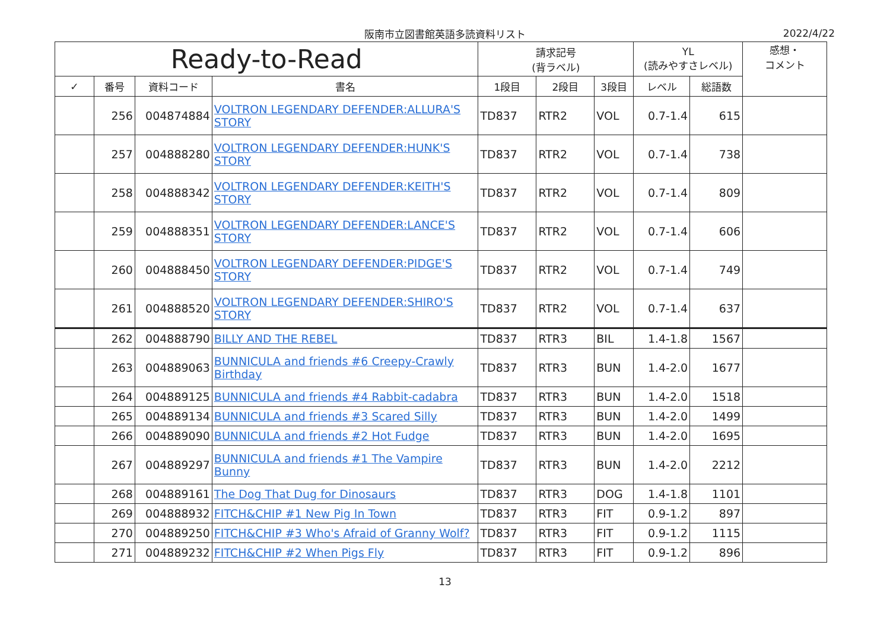阪南市立図書館英語多読資料リスト 2022/4/22
| Ready-to-Read | | | | 請求記号 (背ラベル) | | | YL (読みやすさレベル) | | 感想・ コメント |
| --- | --- | --- | --- | --- | --- | --- | --- | --- | --- |
| ✓ | 番号 | 資料コード | 書名 | 1段目 | 2段目 | 3段目 | レベル | 総語数 | |
| | 256 | 004874884 | VOLTRON LEGENDARY DEFENDER:ALLURA'S STORY | TD837 | RTR2 | VOL | 0.7-1.4 | 615 | |
| | 257 | 004888280 | VOLTRON LEGENDARY DEFENDER:HUNK'S STORY | TD837 | RTR2 | VOL | 0.7-1.4 | 738 | |
| | 258 | 004888342 | VOLTRON LEGENDARY DEFENDER:KEITH'S STORY | TD837 | RTR2 | VOL | 0.7-1.4 | 809 | |
| | 259 | 004888351 | VOLTRON LEGENDARY DEFENDER:LANCE'S STORY | TD837 | RTR2 | VOL | 0.7-1.4 | 606 | |
| | 260 | 004888450 | VOLTRON LEGENDARY DEFENDER:PIDGE'S STORY | TD837 | RTR2 | VOL | 0.7-1.4 | 749 | |
| | 261 | 004888520 | VOLTRON LEGENDARY DEFENDER:SHIRO'S STORY | TD837 | RTR2 | VOL | 0.7-1.4 | 637 | |
| | 262 | 004888790 | BILLY AND THE REBEL | TD837 | RTR3 | BIL | 1.4-1.8 | 1567 | |
| | 263 | 004889063 | BUNNICULA and friends #6 Creepy-Crawly Birthday | TD837 | RTR3 | BUN | 1.4-2.0 | 1677 | |
| | 264 | 004889125 | BUNNICULA and friends #4 Rabbit-cadabra | TD837 | RTR3 | BUN | 1.4-2.0 | 1518 | |
| | 265 | 004889134 | BUNNICULA and friends #3 Scared Silly | TD837 | RTR3 | BUN | 1.4-2.0 | 1499 | |
| | 266 | 004889090 | BUNNICULA and friends #2 Hot Fudge | TD837 | RTR3 | BUN | 1.4-2.0 | 1695 | |
| | 267 | 004889297 | BUNNICULA and friends #1 The Vampire Bunny | TD837 | RTR3 | BUN | 1.4-2.0 | 2212 | |
| | 268 | 004889161 | The Dog That Dug for Dinosaurs | TD837 | RTR3 | DOG | 1.4-1.8 | 1101 | |
| | 269 | 004888932 | FITCH&CHIP #1 New Pig In Town | TD837 | RTR3 | FIT | 0.9-1.2 | 897 | |
| | 270 | 004889250 | FITCH&CHIP #3 Who's Afraid of Granny Wolf? | TD837 | RTR3 | FIT | 0.9-1.2 | 1115 | |
| | 271 | 004889232 | FITCH&CHIP #2 When Pigs Fly | TD837 | RTR3 | FIT | 0.9-1.2 | 896 | |
13